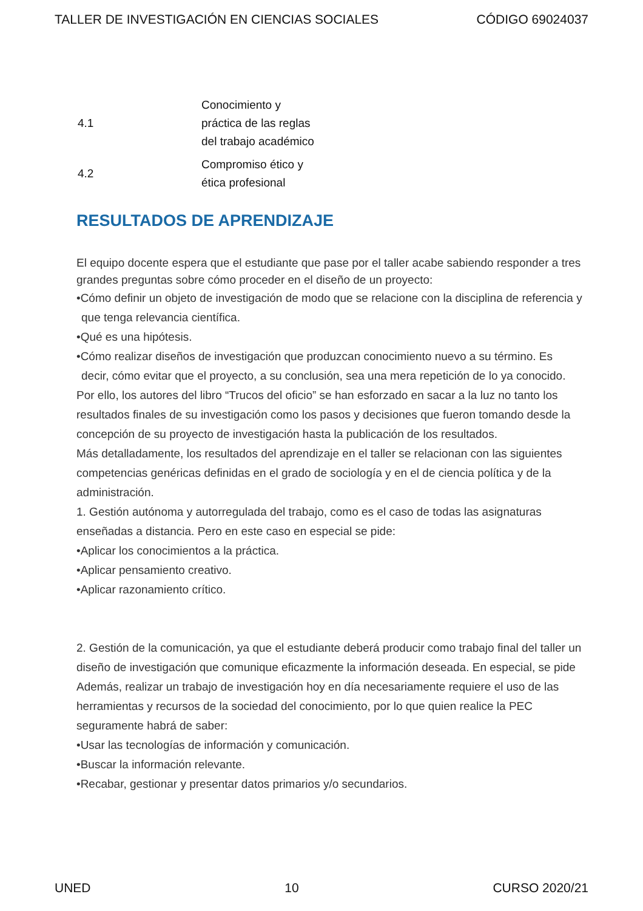TALLER DE INVESTIGACIÓN EN CIENCIAS SOCIALES CÓDIGO 69024037
| 4.1 | Conocimiento y práctica de las reglas del trabajo académico |
| 4.2 | Compromiso ético y ética profesional |
RESULTADOS DE APRENDIZAJE
El equipo docente espera que el estudiante que pase por el taller acabe sabiendo responder a tres grandes preguntas sobre cómo proceder en el diseño de un proyecto:
•Cómo definir un objeto de investigación de modo que se relacione con la disciplina de referencia y que tenga relevancia científica.
•Qué es una hipótesis.
•Cómo realizar diseños de investigación que produzcan conocimiento nuevo a su término. Es decir, cómo evitar que el proyecto, a su conclusión, sea una mera repetición de lo ya conocido.
Por ello, los autores del libro “Trucos del oficio” se han esforzado en sacar a la luz no tanto los resultados finales de su investigación como los pasos y decisiones que fueron tomando desde la concepción de su proyecto de investigación hasta la publicación de los resultados.
Más detalladamente, los resultados del aprendizaje en el taller se relacionan con las siguientes competencias genéricas definidas en el grado de sociología y en el de ciencia política y de la administración.
1. Gestión autónoma y autorregulada del trabajo, como es el caso de todas las asignaturas enseñadas a distancia. Pero en este caso en especial se pide:
•Aplicar los conocimientos a la práctica.
•Aplicar pensamiento creativo.
•Aplicar razonamiento crítico.
2. Gestión de la comunicación, ya que el estudiante deberá producir como trabajo final del taller un diseño de investigación que comunique eficazmente la información deseada. En especial, se pide
Además, realizar un trabajo de investigación hoy en día necesariamente requiere el uso de las herramientas y recursos de la sociedad del conocimiento, por lo que quien realice la PEC seguramente habrá de saber:
•Usar las tecnologías de información y comunicación.
•Buscar la información relevante.
•Recabar, gestionar y presentar datos primarios y/o secundarios.
UNED 10 CURSO 2020/21